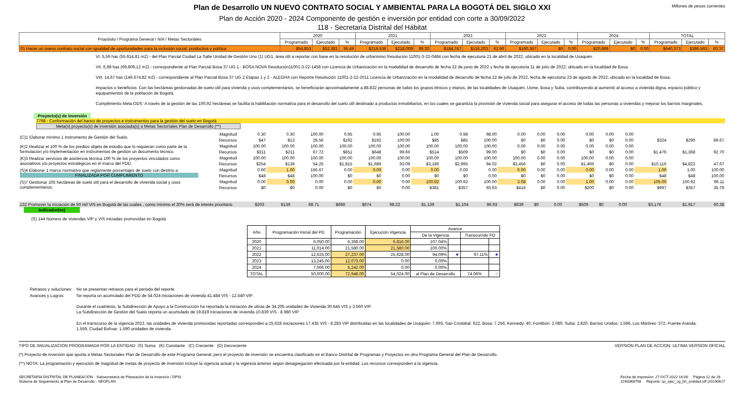Plan de Desarrollo UN NUEVO CONTRATO SOCIAL Y AMBIENTAL PARA LA BOGOTÁ DEL SIGLO XXI
Millones de pesos corrientes
Plan de Acción 2020 - 2024 Componente de gestión e inversión por entidad con corte a 30/09/2022
118 - Secretaría Distrital del Hábitat
| Propósito / Programa General / N/A / Metas Sectoriales | 2020 | | | 2021 | | | 2022 | | | 2023 | | | 2024 | | | TOTAL | | |
| --- | --- | --- | --- | --- | --- | --- | --- | --- | --- | --- | --- | --- | --- | --- | --- | --- | --- | --- |
| | Programado | Ejecutado | % | Programado | Ejecutado | % | Programado | Ejecutado | % | Programado | Ejecutado | % | Programado | Ejecutado | % | Programado | Ejecutado | % |
| 01 Hacer un nuevo contrato social con igualdad de oportunidades para la inclusión social, productiva y política | $54,853 | $52,381 | 95.49 | $219,536 | $218,009 | 99.30 | $184,747 | $116,203 | 62.90 | $160,367 | $0 | 0.00 | $20,869 | $0 | 0.00 | $640,373 | $386,593 | 60.37 |
VI. 5,59 has (55.914,81 m2) - del Plan Parcial Ciudad La Salle Unidad de Gestión Uno (1) UG1, área útil a reportar con base en la resolución de urbanismo Resolución 11001-3-22-0484 con fecha de ejecutoria 21 de abril de 2022, ubicado en la localidad de Usaquén.
VII. 6,98 has (69,809,12 m2) - correspondiente al Plan Parcial Bosa 37 UG 1 - BOSA NOVA Resolución11001-3-22-1458 con Licencia de Urbanización en la modalidad de desarrollo de fecha 22 de junio de 2022 y fecha de ejecutoria 11 de julio de 2022, ubicado en la localidad de Bosa.
VIII. 14,67 has (146.674,82 m2) - correspondiente al Plan Parcial Bosa 37 UG 2 Etapas 1 y 2 - ALEGRA con Reporte Resolución 11001-2-22-2011 Licencia de Urbanización en la modalidad de desarrollo de fecha 22 de julio de 2022, fecha de ejecutoria 23 de agosto de 2022, ubicado en la localidad de Bosa.
Impactos o beneficios: Con las hectáreas gestionadas de suelo útil para vivienda y usos complementarios, se beneficiarán aproximadamente a 88.832 personas de todos los grupos étnicos y etarios, de las localidades de Usaquén, Usme, Bosa y Suba, contribuyendo al aumentó al acceso a vivienda digna, espacio público y equipamientos de la población de Bogotá.
Cumplimiento Meta ODS: A través de la gestión de las 100,92 hectáreas se facilita la habilitación normativa para el desarrollo del suelo útil destinado a productos inmobiliarios, en los cuales se garantiza la provisión de vivienda social para asegurar el acceso de todas las personas a viviendas y mejorar los barrios marginales.
Proyecto(s) de inversión
7798 - Conformación del banco de proyectos e instrumentos para la gestión del suelo en Bogotá
Meta(s) proyecto(s) de inversión asociada(s) a Metas Sectoriales Plan de Desarrollo (**)
| (C)1 Elaborar mínimo 1 instrumento de Gestión del Suelo. | Magnitud | 0.30 | 0.30 | 100.00 | 0.95 | 0.95 | 100.00 | 1.00 | 0.98 | 98.00 | 0.00 | 0.00 | 0.00 | 0.00 | 0.00 | 0.00 | | | |
| | Recursos | $47 | $13 | 28.56 | $192 | $192 | 100.00 | $85 | $85 | 100.00 | $0 | $0 | 0.00 | $0 | $0 | 0.00 | $324 | $290 | 89.67 |
| (K)2 Realizar el 100 % de los predios objeto de estudio que lo requieran como parte de la formulación y/o implementación en instrumentos de gestión un documento técnico. | Magnitud | 100.00 | 100.00 | 100.00 | 100.00 | 100.00 | 100.00 | 100.00 | 100.00 | 100.00 | 0.00 | 0.00 | 0.00 | 0.00 | 0.00 | 0.00 | | | |
| | Recursos | $311 | $211 | 67.72 | $651 | $648 | 99.66 | $514 | $509 | 99.00 | $0 | $0 | 0.00 | $0 | $0 | 0.00 | $1,476 | $1,368 | 92.70 |
| (K)3 Realizar servicios de asistencia técnica 100 % de los proyectos vinculados como asociativos y/o proyectos estratégicos en el marco del PDD. | Magnitud | 100.00 | 100.00 | 100.00 | 100.00 | 100.00 | 100.00 | 100.00 | 100.00 | 100.00 | 100.00 | 0.00 | 0.00 | 100.00 | 0.00 | 0.00 | | | |
| | Recursos | $254 | $138 | 54.25 | $1,815 | $1,689 | 93.09 | $3,186 | $2,995 | 94.02 | $3,456 | $0 | 0.00 | $1,406 | $0 | 0.00 | $10,116 | $4,822 | 47.67 |
| (S)4 Elaborar 1 marco normativo que reglamente porcentajes de suelo con destino a FINALIZADA POR CUMPLIMIENTO | Magnitud | 0.60 | 1.00 | 166.67 | 0.00 | 0.00 | 0.00 | 0.00 | 0.00 | 0.00 | 0.00 | 0.00 | 0.00 | 0.00 | 0.00 | 0.00 | 1.00 | 1.00 | 100.00 |
| | Recursos | $48 | $48 | 100.00 | $0 | $0 | 0.00 | $0 | $0 | 0.00 | $0 | $0 | 0.00 | $0 | $0 | 0.00 | $48 | $48 | 100.00 |
| (S)7 Gestionar 105 hectáreas de suelo útil para el desarrollo de vivienda social y usos complementarios. | Magnitud | 0.00 | 0.00 | 0.00 | 0.00 | 0.00 | 0.00 | 100.92 | 100.92 | 100.00 | 3.08 | 0.00 | 0.00 | 1.00 | 0.00 | 0.00 | 105.00 | 100.92 | 96.11 |
| | Recursos | $0 | $0 | 0.00 | $0 | $0 | 0.00 | $381 | $357 | 93.63 | $416 | $0 | 0.00 | $200 | $0 | 0.00 | $997 | $357 | 35.79 |
| 132 Promover la iniciación de 50 mil VIS en Bogotá de las cuales , como mínimo el 20% será de interés prioritario | $203 | $139 | 68.71 | $686 | $674 | 98.22 | $1,139 | $1,104 | 96.93 | $639 | $0 | 0.00 | $509 | $0 | 0.00 | $3,176 | $1,917 | 60.38 |
Indicador(es)
(S) 144 Número de viviendas VIP y VIS iniciadas promovidas en Bogotá
| Año | Programación Inicial del PD | Programación | Ejecución Vigencia | Avance | | | |
| --- | --- | --- | --- | --- | --- | --- | --- |
| | | | | De la Vigencia | | Transcurrido PD | |
| 2020 | 6,050.00 | 6,368.00 | 6,816.00 | 107.04% | | | |
| 2021 | 11,014.00 | 21,580.00 | 21,580.00 | 100.00% | | | |
| 2022 | 12,625.00 | 27,237.00 | 25,628.00 | 94.09% | ★ | 97.11% | ★ |
| 2023 | 13,245.00 | 12,073.00 | 0.00 | 0.00% | | | |
| 2024 | 7,066.00 | 5,242.00 | 0.00 | 0.00% | | | |
| TOTAL | 50,000.00 | 72,948.00 | 54,024.00 | al Plan de Desarrollo | | 74.06% | ✓ |
| Retrasos y soluciones: | No se presentan retrasos para el periodo del reporte. |
| Avances y Logros: | Se reporta un acumulado del PDD de 54.024 iniciaciones de vivienda 41.484 VIS - 12.540 VIP. Durante el cuatrienio, la Subdirección de Apoyo a la Construcción ha reportado la iniciación de obras de 34.205 unidades de Vivienda 30.645 VIS y 3.560 VIP. La Subdirección de Gestión del Suelo reporta un acumulado de 19.819 iniciaciones de vivienda 10.839 VIS - 8.980 VIP. En el transcurso de la vigencia 2022, las unidades de vivienda promovidas reportadas corresponden a 25.628 iniciaciones 17.435 VIS - 8.283 VIP distribuidas en las localidades de Usaquén: 7.693, San Cristóbal: 622, Bosa: 7.256, Kennedy: 40, Fontibón: 2.080, Suba: 2.820, Barrios Unidos: 1.596, Los Mártires: 372, Puente Aranda: 1.559, Ciudad Bolívar: 1.590 unidades de vivienda. |
TIPO DE ANUALIZACION PROGRAMADA POR LA ENTIDAD: (S) Suma (K) Constante (C) Creciente (D) Decreciente VERSION PLAN DE ACCION: ULTIMA VERSION OFICIAL
(*) Proyecto de inversión que aporta a Metas Sectoriales Plan de Desarrollo de este Programa General, pero el proyecto de inversión se encuentra clasificado en el Banco Distrital de Programas y Proyectos en otro Programa General del Plan de Desarrollo.
(**) NOTA: La programación y ejecución de magnitud de metas de proyecto de inversión incluye la vigencia actual y la vigencia anterior según desagregación efectuada por la entidad. Los recursos corresponden a la vigencia.
SECRETARÍA DISTRITAL DE PLANEACIÓN - Subsecretaría de Planeación de la Inversión / DPSI
Sistema de Seguimiento al Plan de Desarrollo - SEGPLAN
Fecha de impresión: 27-OCT-2022 16:00 Página 12 de 28
2240368798 Reporte: sp_ejec_cg_bh_entidad.rdf (20190617